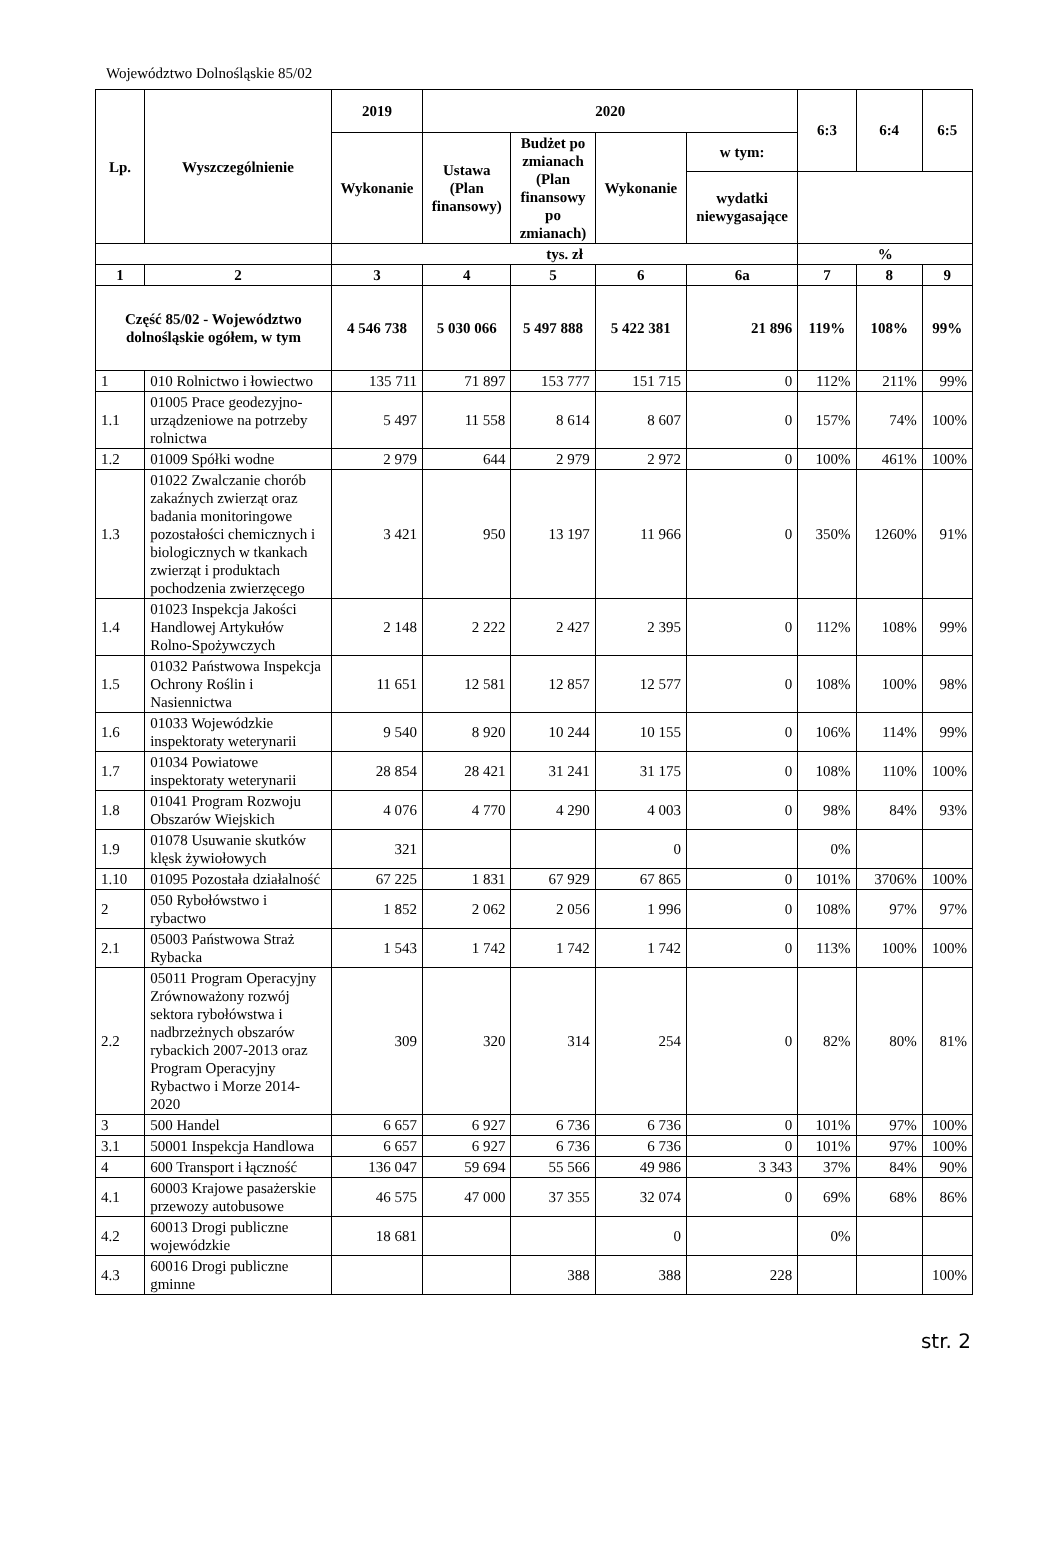Województwo Dolnośląskie 85/02
| Lp. | Wyszczególnienie | 2019 | 2020 | | | | 6:3 | 6:4 | 6:5 |
| --- | --- | --- | --- | --- | --- | --- | --- | --- | --- |
| | | Wykonanie | Ustawa (Plan finansowy) | Budżet po zmianach (Plan finansowy po zmianach) | Wykonanie | w tym: | | | |
| | | | | | | wydatki niewygasające | | | |
| | | tys. zł | | | | | % | | |
| 1 | 2 | 3 | 4 | 5 | 6 | 6a | 7 | 8 | 9 |
| Część 85/02 - Województwo dolnośląskie ogółem, w tym | | 4 546 738 | 5 030 066 | 5 497 888 | 5 422 381 | 21 896 | 119% | 108% | 99% |
| 1 | 010 Rolnictwo i łowiectwo | 135 711 | 71 897 | 153 777 | 151 715 | 0 | 112% | 211% | 99% |
| 1.1 | 01005 Prace geodezyjno-urządzeniowe na potrzeby rolnictwa | 5 497 | 11 558 | 8 614 | 8 607 | 0 | 157% | 74% | 100% |
| 1.2 | 01009 Spółki wodne | 2 979 | 644 | 2 979 | 2 972 | 0 | 100% | 461% | 100% |
| 1.3 | 01022 Zwalczanie chorób zakaźnych zwierząt oraz badania monitoringowe pozostałości chemicznych i biologicznych w tkankach zwierząt i produktach pochodzenia zwierzęcego | 3 421 | 950 | 13 197 | 11 966 | 0 | 350% | 1260% | 91% |
| 1.4 | 01023 Inspekcja Jakości Handlowej Artykułów Rolno-Spożywczych | 2 148 | 2 222 | 2 427 | 2 395 | 0 | 112% | 108% | 99% |
| 1.5 | 01032 Państwowa Inspekcja Ochrony Roślin i Nasiennictwa | 11 651 | 12 581 | 12 857 | 12 577 | 0 | 108% | 100% | 98% |
| 1.6 | 01033 Wojewódzkie inspektoraty weterynarii | 9 540 | 8 920 | 10 244 | 10 155 | 0 | 106% | 114% | 99% |
| 1.7 | 01034 Powiatowe inspektoraty weterynarii | 28 854 | 28 421 | 31 241 | 31 175 | 0 | 108% | 110% | 100% |
| 1.8 | 01041 Program Rozwoju Obszarów Wiejskich | 4 076 | 4 770 | 4 290 | 4 003 | 0 | 98% | 84% | 93% |
| 1.9 | 01078 Usuwanie skutków klęsk żywiołowych | 321 | | | 0 | | 0% | | |
| 1.10 | 01095 Pozostała działalność | 67 225 | 1 831 | 67 929 | 67 865 | 0 | 101% | 3706% | 100% |
| 2 | 050 Rybołówstwo i rybactwo | 1 852 | 2 062 | 2 056 | 1 996 | 0 | 108% | 97% | 97% |
| 2.1 | 05003 Państwowa Straż Rybacka | 1 543 | 1 742 | 1 742 | 1 742 | 0 | 113% | 100% | 100% |
| 2.2 | 05011 Program Operacyjny Zrównoważony rozwój sektora rybołówstwa i nadbrzeżnych obszarów rybackich 2007-2013 oraz Program Operacyjny Rybactwo i Morze 2014-2020 | 309 | 320 | 314 | 254 | 0 | 82% | 80% | 81% |
| 3 | 500 Handel | 6 657 | 6 927 | 6 736 | 6 736 | 0 | 101% | 97% | 100% |
| 3.1 | 50001 Inspekcja Handlowa | 6 657 | 6 927 | 6 736 | 6 736 | 0 | 101% | 97% | 100% |
| 4 | 600 Transport i łączność | 136 047 | 59 694 | 55 566 | 49 986 | 3 343 | 37% | 84% | 90% |
| 4.1 | 60003 Krajowe pasażerskie przewozy autobusowe | 46 575 | 47 000 | 37 355 | 32 074 | 0 | 69% | 68% | 86% |
| 4.2 | 60013 Drogi publiczne wojewódzkie | 18 681 | | | 0 | | 0% | | |
| 4.3 | 60016 Drogi publiczne gminne | | | 388 | 388 | 228 | | | 100% |
str. 2